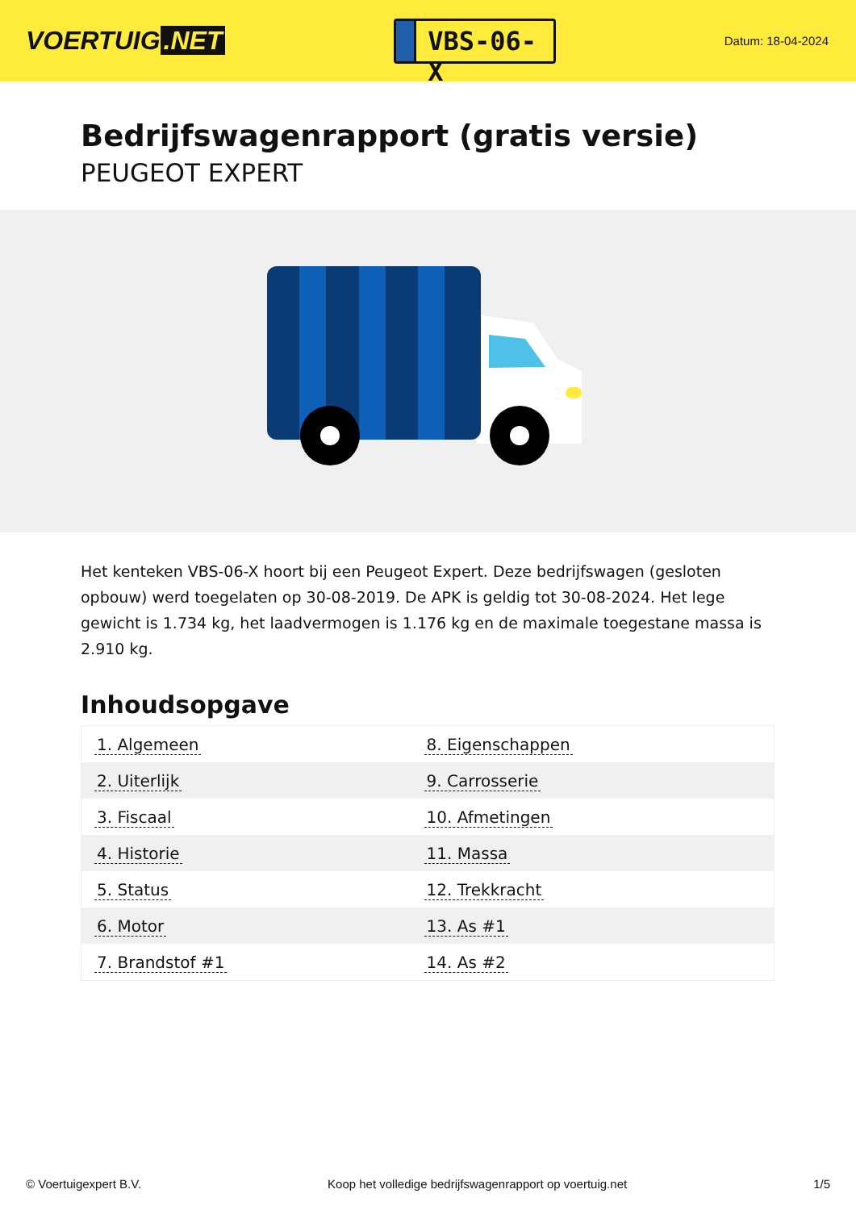VOERTUIG.NET
VBS-06-X
Datum: 18-04-2024
Bedrijfswagenrapport (gratis versie)
PEUGEOT EXPERT
Het kenteken VBS-06-X hoort bij een Peugeot Expert. Deze bedrijfswagen (gesloten opbouw) werd toegelaten op 30-08-2019. De APK is geldig tot 30-08-2024. Het lege gewicht is 1.734 kg, het laadvermogen is 1.176 kg en de maximale toegestane massa is 2.910 kg.
Inhoudsopgave
| 1. Algemeen | 8. Eigenschappen |
| 2. Uiterlijk | 9. Carrosserie |
| 3. Fiscaal | 10. Afmetingen |
| 4. Historie | 11. Massa |
| 5. Status | 12. Trekkracht |
| 6. Motor | 13. As #1 |
| 7. Brandstof #1 | 14. As #2 |
© Voertuigexpert B.V. Koop het volledige bedrijfswagenrapport op voertuig.net 1/5